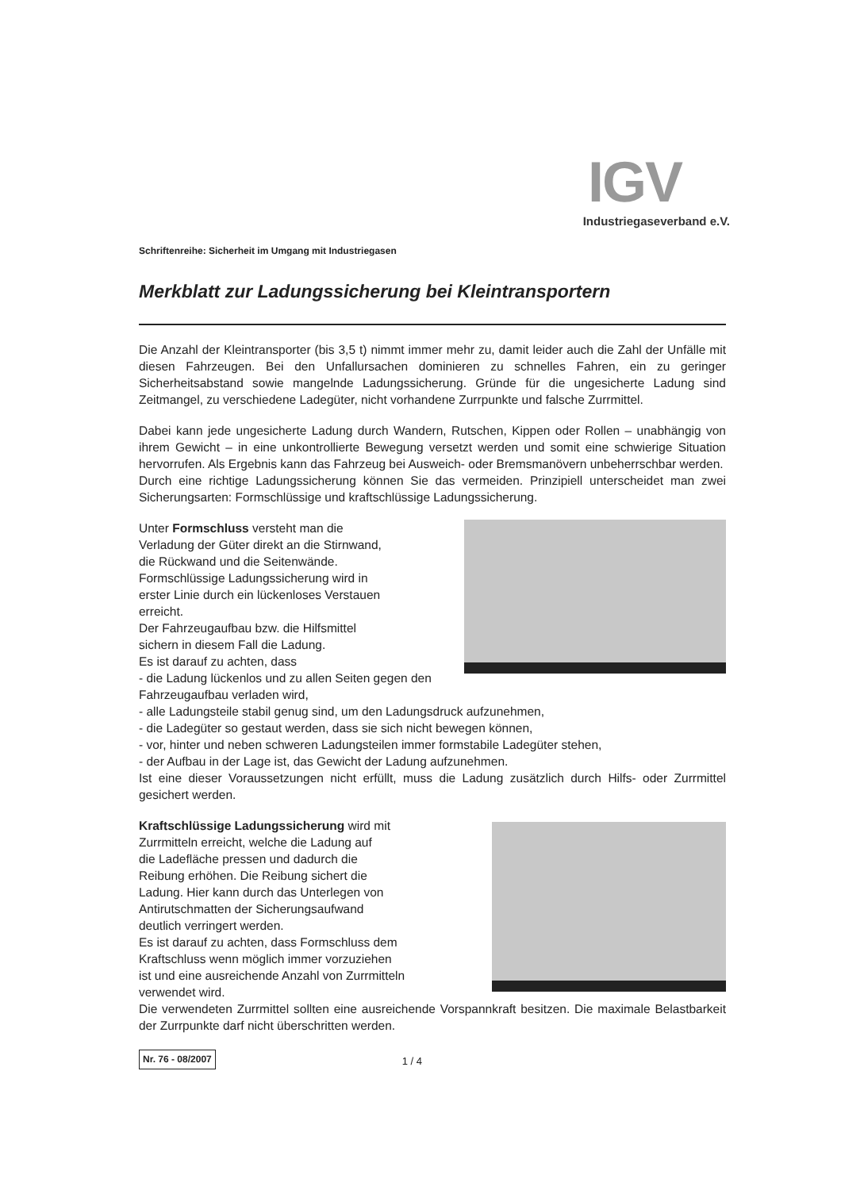IGV
Industriegaseverband e.V.
Schriftenreihe: Sicherheit im Umgang mit Industriegasen
Merkblatt zur Ladungssicherung bei Kleintransportern
Die Anzahl der Kleintransporter (bis 3,5 t) nimmt immer mehr zu, damit leider auch die Zahl der Unfälle mit diesen Fahrzeugen. Bei den Unfallursachen dominieren zu schnelles Fahren, ein zu geringer Sicherheitsabstand sowie mangelnde Ladungssicherung. Gründe für die ungesicherte Ladung sind Zeitmangel, zu verschiedene Ladegüter, nicht vorhandene Zurrpunkte und falsche Zurrmittel.
Dabei kann jede ungesicherte Ladung durch Wandern, Rutschen, Kippen oder Rollen – unabhängig von ihrem Gewicht – in eine unkontrollierte Bewegung versetzt werden und somit eine schwierige Situation hervorrufen. Als Ergebnis kann das Fahrzeug bei Ausweich- oder Bremsmanövern unbeherrschbar werden.
Durch eine richtige Ladungssicherung können Sie das vermeiden. Prinzipiell unterscheidet man zwei Sicherungsarten: Formschlüssige und kraftschlüssige Ladungssicherung.
Unter Formschluss versteht man die
Verladung der Güter direkt an die Stirnwand,
die Rückwand und die Seitenwände.
Formschlüssige Ladungssicherung wird in
erster Linie durch ein lückenloses Verstauen
erreicht.
Der Fahrzeugaufbau bzw. die Hilfsmittel
sichern in diesem Fall die Ladung.
Es ist darauf zu achten, dass
- die Ladung lückenlos und zu allen Seiten gegen den Fahrzeugaufbau verladen wird,
- alle Ladungsteile stabil genug sind, um den Ladungsdruck aufzunehmen,
- die Ladegüter so gestaut werden, dass sie sich nicht bewegen können,
- vor, hinter und neben schweren Ladungsteilen immer formstabile Ladegüter stehen,
- der Aufbau in der Lage ist, das Gewicht der Ladung aufzunehmen.
Ist eine dieser Voraussetzungen nicht erfüllt, muss die Ladung zusätzlich durch Hilfs- oder Zurrmittel gesichert werden.
Kraftschlüssige Ladungssicherung wird mit
Zurrmitteln erreicht, welche die Ladung auf
die Ladefläche pressen und dadurch die
Reibung erhöhen. Die Reibung sichert die
Ladung. Hier kann durch das Unterlegen von
Antirutschmatten der Sicherungsaufwand
deutlich verringert werden.
Es ist darauf zu achten, dass Formschluss dem
Kraftschluss wenn möglich immer vorzuziehen
ist und eine ausreichende Anzahl von Zurrmitteln
verwendet wird.
Die verwendeten Zurrmittel sollten eine ausreichende Vorspannkraft besitzen. Die maximale Belastbarkeit der Zurrpunkte darf nicht überschritten werden.
Nr. 76 - 08/2007 1 / 4